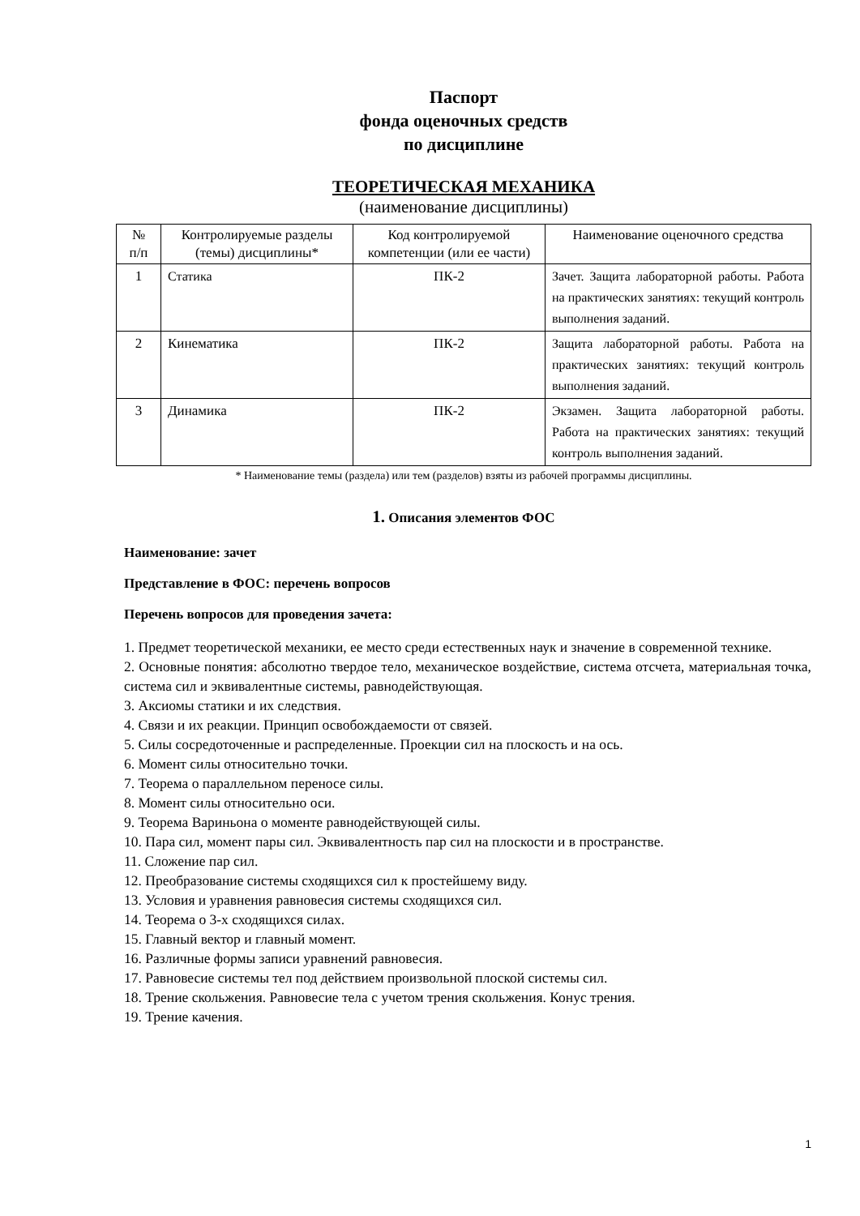Паспорт
фонда оценочных средств
по дисциплине
ТЕОРЕТИЧЕСКАЯ МЕХАНИКА
(наименование дисциплины)
| № п/п | Контролируемые разделы (темы) дисциплины* | Код контролируемой компетенции (или ее части) | Наименование оценочного средства |
| --- | --- | --- | --- |
| 1 | Статика | ПК-2 | Зачет. Защита лабораторной работы. Работа на практических занятиях: текущий контроль выполнения заданий. |
| 2 | Кинематика | ПК-2 | Защита лабораторной работы. Работа на практических занятиях: текущий контроль выполнения заданий. |
| 3 | Динамика | ПК-2 | Экзамен. Защита лабораторной работы. Работа на практических занятиях: текущий контроль выполнения заданий. |
* Наименование темы (раздела) или тем (разделов) взяты из рабочей программы дисциплины.
1. Описания элементов ФОС
Наименование: зачет
Представление в ФОС: перечень вопросов
Перечень вопросов для проведения зачета:
1. Предмет теоретической механики, ее место среди естественных наук и значение в современной технике.
2. Основные понятия: абсолютно твердое тело, механическое воздействие, система отсчета, материальная точка, система сил и эквивалентные системы, равнодействующая.
3. Аксиомы статики и их следствия.
4. Связи и их реакции. Принцип освобождаемости от связей.
5. Силы сосредоточенные и распределенные. Проекции сил на плоскость и на ось.
6. Момент силы относительно точки.
7. Теорема о параллельном переносе силы.
8. Момент силы относительно оси.
9. Теорема Вариньона о моменте равнодействующей силы.
10. Пара сил, момент пары сил. Эквивалентность пар сил на плоскости и в пространстве.
11. Сложение пар сил.
12. Преобразование системы сходящихся сил к простейшему виду.
13. Условия и уравнения равновесия системы сходящихся сил.
14. Теорема о 3-х сходящихся силах.
15. Главный вектор и главный момент.
16. Различные формы записи уравнений равновесия.
17. Равновесие системы тел под действием произвольной плоской системы сил.
18. Трение скольжения. Равновесие тела с учетом трения скольжения. Конус трения.
19. Трение качения.
1